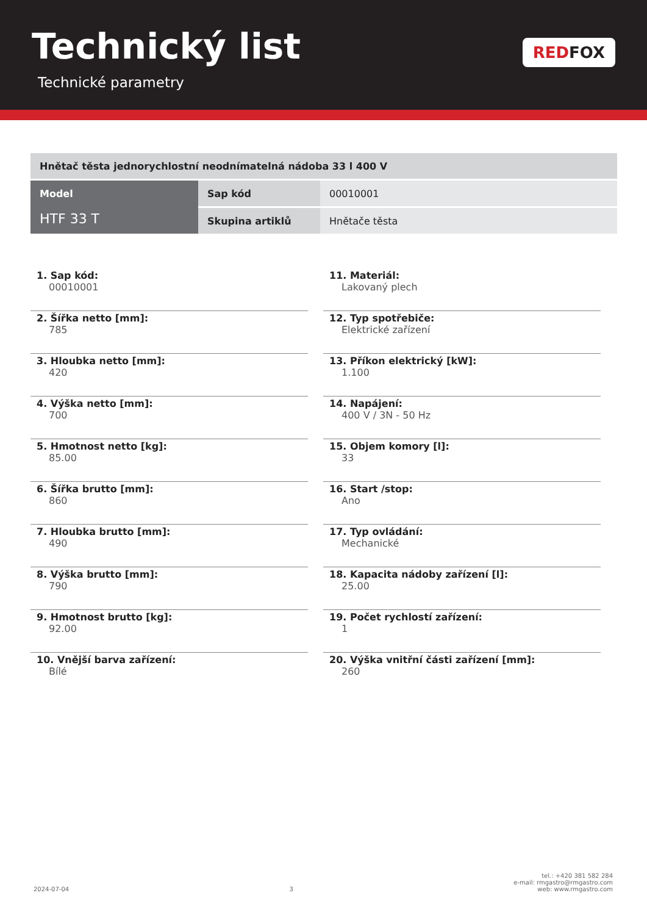Technický list
Technické parametry
RED FOX
| Hnětač těsta jednorychlostní neodnímatelná nádoba 33 l 400 V | | |
| Model HTF 33 T | Sap kód | 00010001 |
| | Skupina artiklů | Hnětače těsta |
1. Sap kód:
00010001
2. Šířka netto [mm]:
785
3. Hloubka netto [mm]:
420
4. Výška netto [mm]:
700
5. Hmotnost netto [kg]:
85.00
6. Šířka brutto [mm]:
860
7. Hloubka brutto [mm]:
490
8. Výška brutto [mm]:
790
9. Hmotnost brutto [kg]:
92.00
10. Vnější barva zařízení:
Bílé
11. Materiál:
Lakovaný plech
12. Typ spotřebiče:
Elektrické zařízení
13. Příkon elektrický [kW]:
1.100
14. Napájení:
400 V / 3N - 50 Hz
15. Objem komory [l]:
33
16. Start /stop:
Ano
17. Typ ovládání:
Mechanické
18. Kapacita nádoby zařízení [l]:
25.00
19. Počet rychlostí zařízení:
1
20. Výška vnitřní části zařízení [mm]:
260
2024-07-04
3
tel.: +420 381 582 284
e-mail: rmgastro@rmgastro.com
web: www.rmgastro.com